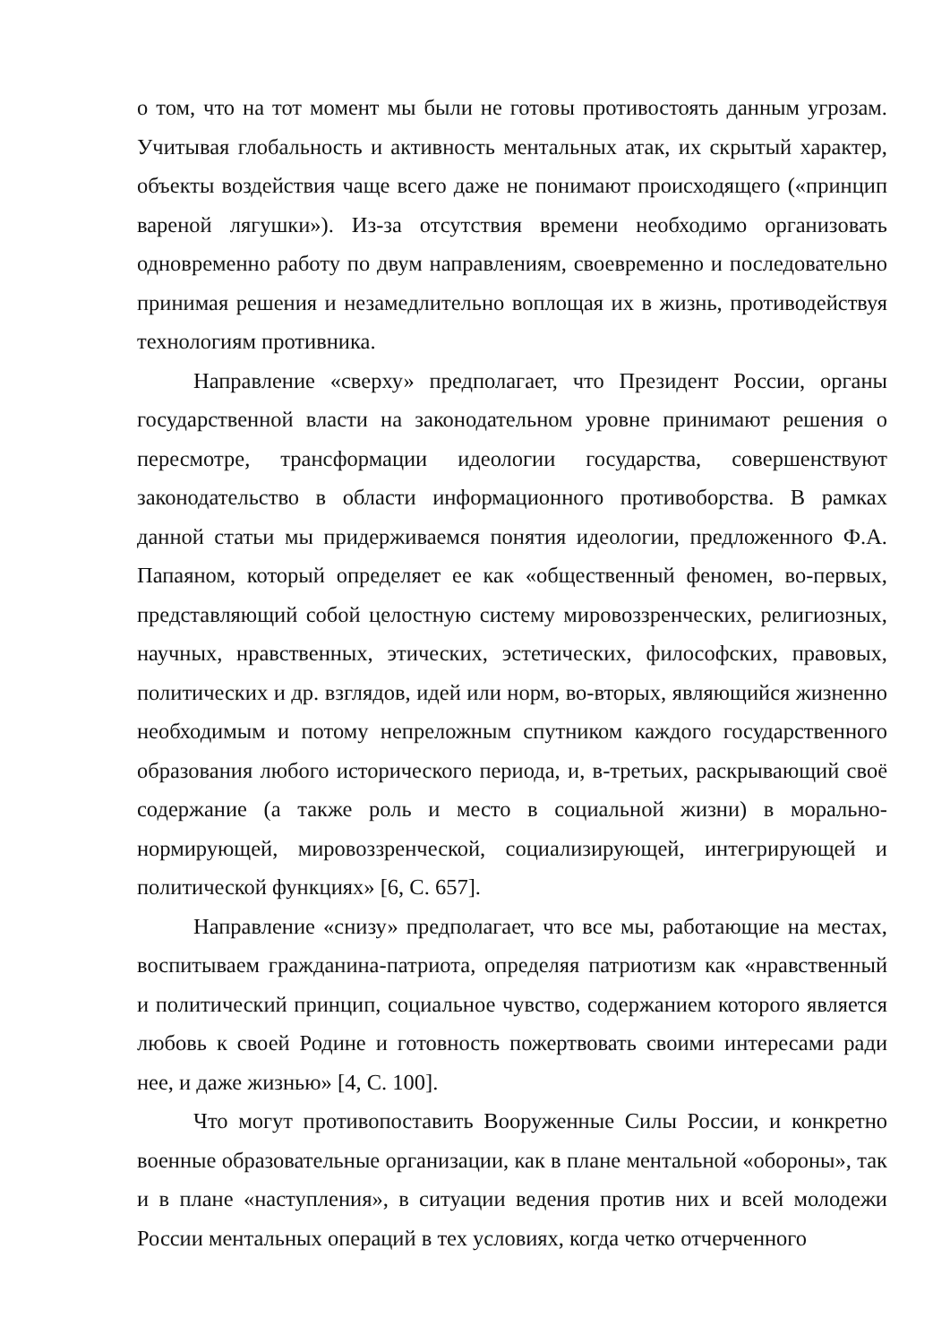о том, что на тот момент мы были не готовы противостоять данным угрозам. Учитывая глобальность и активность ментальных атак, их скрытый характер, объекты воздействия чаще всего даже не понимают происходящего («принцип вареной лягушки»). Из-за отсутствия времени необходимо организовать одновременно работу по двум направлениям, своевременно и последовательно принимая решения и незамедлительно воплощая их в жизнь, противодействуя технологиям противника.
Направление «сверху» предполагает, что Президент России, органы государственной власти на законодательном уровне принимают решения о пересмотре, трансформации идеологии государства, совершенствуют законодательство в области информационного противоборства. В рамках данной статьи мы придерживаемся понятия идеологии, предложенного Ф.А. Папаяном, который определяет ее как «общественный феномен, во-первых, представляющий собой целостную систему мировоззренческих, религиозных, научных, нравственных, этических, эстетических, философских, правовых, политических и др. взглядов, идей или норм, во-вторых, являющийся жизненно необходимым и потому непреложным спутником каждого государственного образования любого исторического периода, и, в-третьих, раскрывающий своё содержание (а также роль и место в социальной жизни) в морально-нормирующей, мировоззренческой, социализирующей, интегрирующей и политической функциях» [6, С. 657].
Направление «снизу» предполагает, что все мы, работающие на местах, воспитываем гражданина-патриота, определяя патриотизм как «нравственный и политический принцип, социальное чувство, содержанием которого является любовь к своей Родине и готовность пожертвовать своими интересами ради нее, и даже жизнью» [4, С. 100].
Что могут противопоставить Вооруженные Силы России, и конкретно военные образовательные организации, как в плане ментальной «обороны», так и в плане «наступления», в ситуации ведения против них и всей молодежи России ментальных операций в тех условиях, когда четко отчерченного